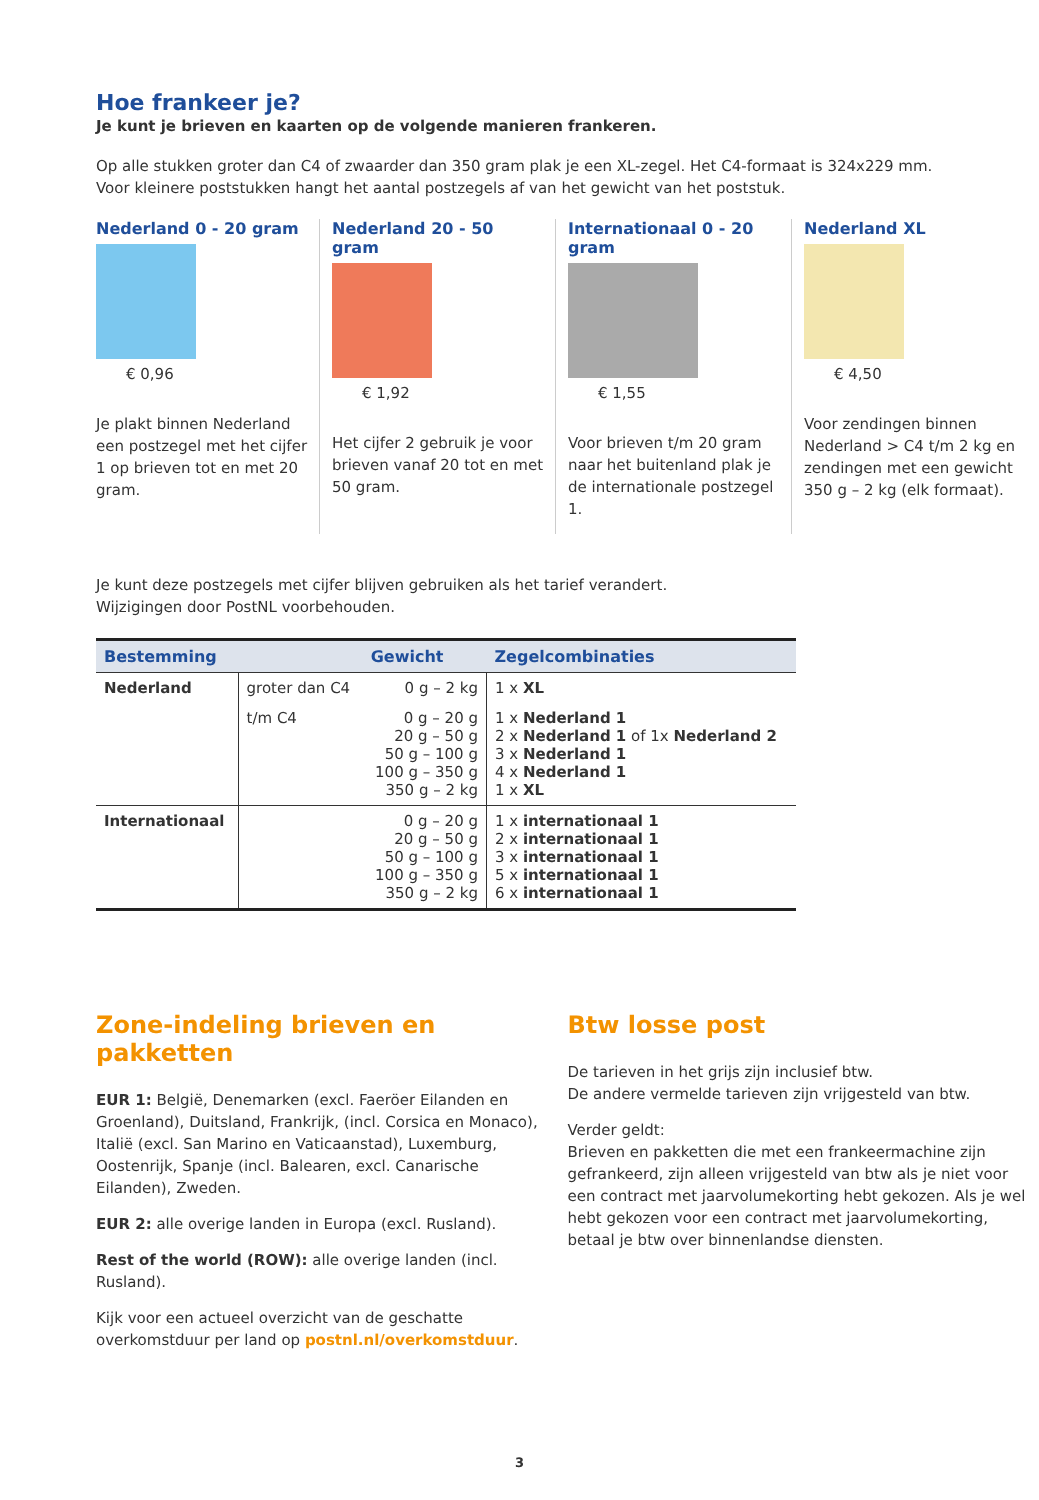Hoe frankeer je?
Je kunt je brieven en kaarten op de volgende manieren frankeren.
Op alle stukken groter dan C4 of zwaarder dan 350 gram plak je een XL-zegel. Het C4-formaat is 324x229 mm.
Voor kleinere poststukken hangt het aantal postzegels af van het gewicht van het poststuk.
Nederland 0 - 20 gram
€ 0,96
Je plakt binnen Nederland een postzegel met het cijfer 1 op brieven tot en met 20 gram.
Nederland 20 - 50 gram
€ 1,92
Het cijfer 2 gebruik je voor brieven vanaf 20 tot en met 50 gram.
Internationaal 0 - 20 gram
€ 1,55
Voor brieven t/m 20 gram naar het buitenland plak je de internationale postzegel 1.
Nederland XL
€ 4,50
Voor zendingen binnen Nederland > C4 t/m 2 kg en zendingen met een gewicht 350 g – 2 kg (elk formaat).
Je kunt deze postzegels met cijfer blijven gebruiken als het tarief verandert.
Wijzigingen door PostNL voorbehouden.
| Bestemming | | Gewicht | Zegelcombinaties |
| --- | --- | --- | --- |
| Nederland | groter dan C4 | 0 g – 2 kg | 1 x XL |
| | t/m C4 | 0 g – 20 g 20 g – 50 g 50 g – 100 g 100 g – 350 g 350 g – 2 kg | 1 x Nederland 1 2 x Nederland 1 of 1x Nederland 2 3 x Nederland 1 4 x Nederland 1 1 x XL |
| Internationaal | | 0 g – 20 g 20 g – 50 g 50 g – 100 g 100 g – 350 g 350 g – 2 kg | 1 x internationaal 1 2 x internationaal 1 3 x internationaal 1 5 x internationaal 1 6 x internationaal 1 |
Zone-indeling brieven en pakketten
EUR 1: België, Denemarken (excl. Faeröer Eilanden en Groenland), Duitsland, Frankrijk, (incl. Corsica en Monaco), Italië (excl. San Marino en Vaticaanstad), Luxemburg, Oostenrijk, Spanje (incl. Balearen, excl. Canarische Eilanden), Zweden.
EUR 2: alle overige landen in Europa (excl. Rusland).
Rest of the world (ROW): alle overige landen (incl. Rusland).
Kijk voor een actueel overzicht van de geschatte overkomstduur per land op postnl.nl/overkomstduur.
Btw losse post
De tarieven in het grijs zijn inclusief btw.
De andere vermelde tarieven zijn vrijgesteld van btw.
Verder geldt:
Brieven en pakketten die met een frankeermachine zijn gefrankeerd, zijn alleen vrijgesteld van btw als je niet voor een contract met jaarvolumekorting hebt gekozen. Als je wel hebt gekozen voor een contract met jaarvolumekorting, betaal je btw over binnenlandse diensten.
3